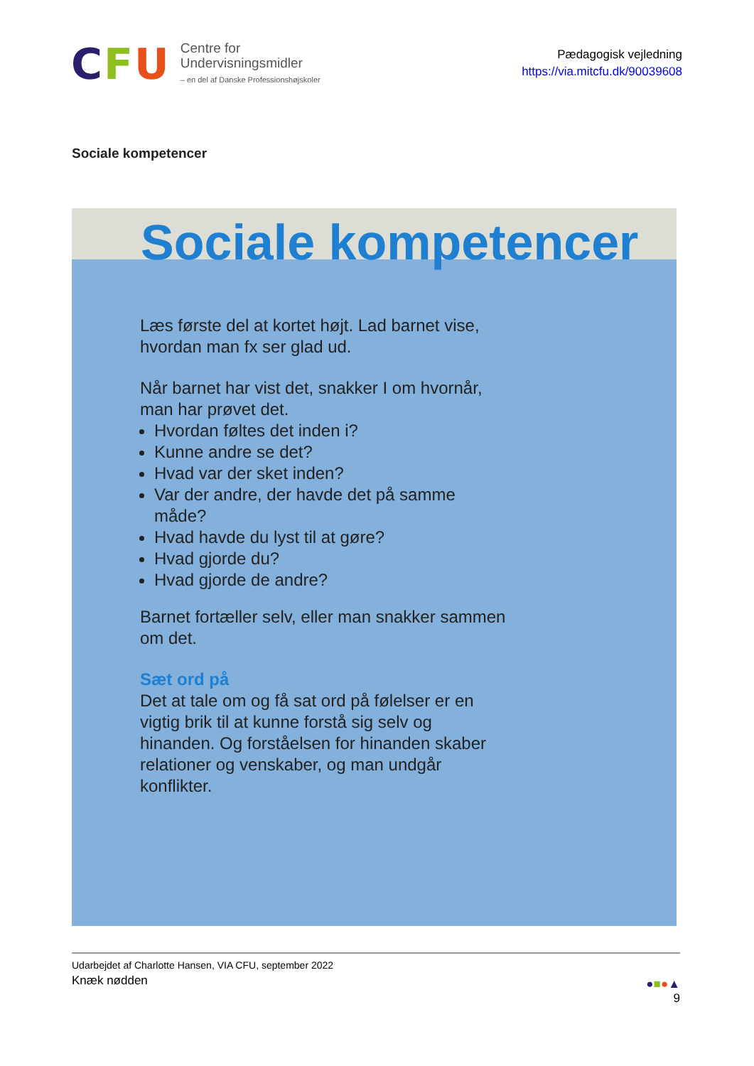CFU
Centre for
Undervisningsmidler
– en del af Danske Professionshøjskoler
Pædagogisk vejledning
https://via.mitcfu.dk/90039608
Sociale kompetencer
Sociale kompetencer
Læs første del at kortet højt. Lad barnet vise, hvordan man fx ser glad ud.
Når barnet har vist det, snakker I om hvornår, man har prøvet det.
Hvordan føltes det inden i?
Kunne andre se det?
Hvad var der sket inden?
Var der andre, der havde det på samme måde?
Hvad havde du lyst til at gøre?
Hvad gjorde du?
Hvad gjorde de andre?
Barnet fortæller selv, eller man snakker sammen om det.
Sæt ord på
Det at tale om og få sat ord på følelser er en vigtig brik til at kunne forstå sig selv og hinanden. Og forståelsen for hinanden skaber relationer og venskaber, og man undgår konflikter.
Udarbejdet af Charlotte Hansen, VIA CFU, september 2022
Knæk nødden
●■●▲
9